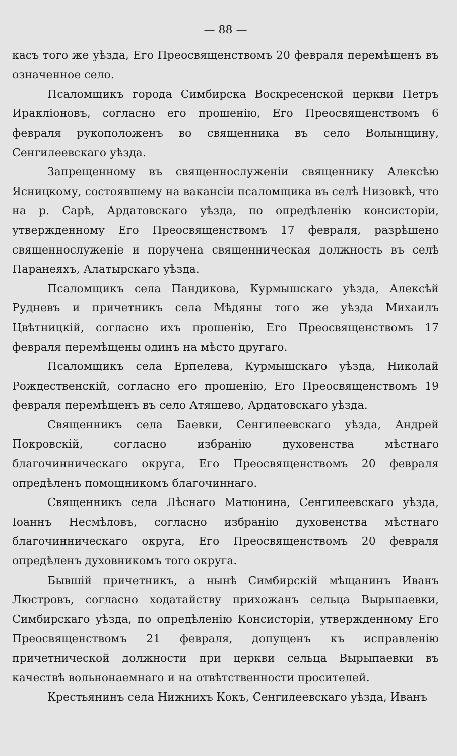— 88 —
касъ того же уѣзда, Его Преосвященствомъ 20 февраля перемѣщенъ въ означенное село.
Псаломщикъ города Симбирска Воскресенской церкви Петръ Ираклiоновъ, согласно его прошенiю, Его Преосвященствомъ 6 февраля рукоположенъ во священника въ село Волынщину, Сенгилеевскаго уѣзда.
Запрещенному въ священнослуженiи священнику Алексѣю Ясницкому, состоявшему на вакансiи псаломщика въ селѣ Низовкѣ, что на р. Сарѣ, Ардатовскаго уѣзда, по опредѣленiю консисторiи, утвержденному Его Преосвященствомъ 17 февраля, разрѣшено священнослуженiе и поручена священническая должность въ селѣ Паранеяхъ, Алатырскаго уѣзда.
Псаломщикъ села Пандикова, Курмышскаго уѣзда, Алексѣй Рудневъ и причетникъ села Мѣдяны того же уѣзда Михаилъ Цвѣтницкiй, согласно ихъ прошенiю, Его Преосвященствомъ 17 февраля перемѣщены одинъ на мѣсто другаго.
Псаломщикъ села Ерпелева, Курмышскаго уѣзда, Николай Рождественскiй, согласно его прошенiю, Его Преосвященствомъ 19 февраля перемѣщенъ въ село Атяшево, Ардатовскаго уѣзда.
Священникъ села Баевки, Сенгилеевскаго уѣзда, Андрей Покровскiй, согласно избранiю духовенства мѣстнаго благочинническаго округа, Его Преосвященствомъ 20 февраля опредѣленъ помощникомъ благочиннаго.
Священникъ села Лѣснаго Матюнина, Сенгилеевскаго уѣзда, Iоаннъ Несмѣловъ, согласно избранiю духовенства мѣстнаго благочинническаго округа, Его Преосвященствомъ 20 февраля опредѣленъ духовникомъ того округа.
Бывшiй причетникъ, а нынѣ Симбирскiй мѣщанинъ Иванъ Люстровъ, согласно ходатайству прихожанъ сельца Вырыпаевки, Симбирскаго уѣзда, по опредѣленiю Консисторiи, утвержденному Его Преосвященствомъ 21 февраля, допущенъ къ исправленiю причетнической должности при церкви сельца Вырыпаевки въ качествѣ вольнонаемнаго и на отвѣтственности просителей.
Крестьянинъ села Нижнихъ Кокъ, Сенгилеевскаго уѣзда, Иванъ